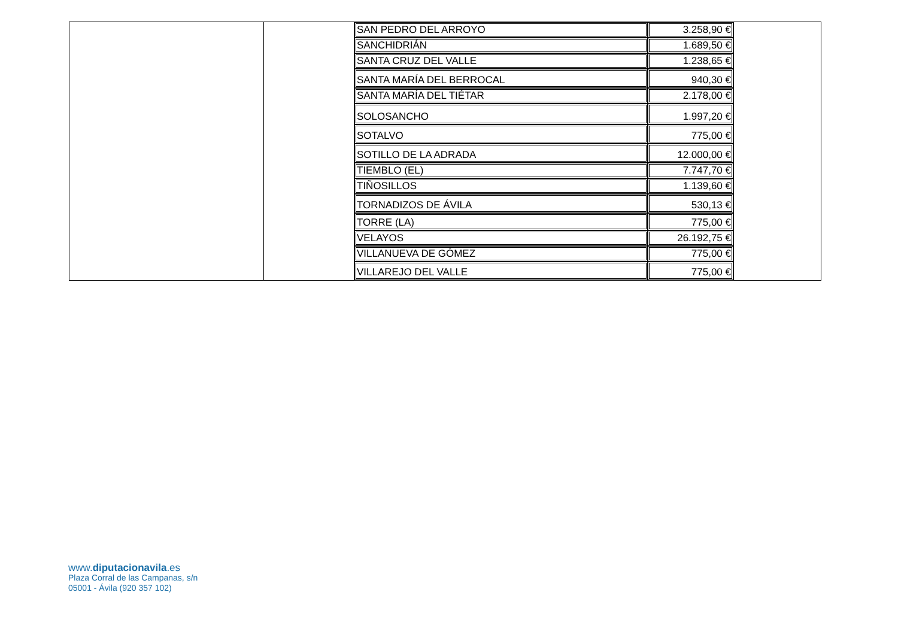| | | / SAN PEDRO DEL ARROYO / 3.258,90 € / / SANCHIDRIÁN / 1.689,50 € / / SANTA CRUZ DEL VALLE / 1.238,65 € / / SANTA MARÍA DEL BERROCAL / 940,30 € / / SANTA MARÍA DEL TIÉTAR / 2.178,00 € / / SOLOSANCHO / 1.997,20 € / / SOTALVO / 775,00 € / / SOTILLO DE LA ADRADA / 12.000,00 € / / TIEMBLO (EL) / 7.747,70 € / / TIÑOSILLOS / 1.139,60 € / / TORNADIZOS DE ÁVILA / 530,13 € / / TORRE (LA) / 775,00 € / / VELAYOS / 26.192,75 € / / VILLANUEVA DE GÓMEZ / 775,00 € / / VILLAREJO DEL VALLE / 775,00 € / | |
www.diputacionavila.es
Plaza Corral de las Campanas, s/n
05001 - Ávila (920 357 102)